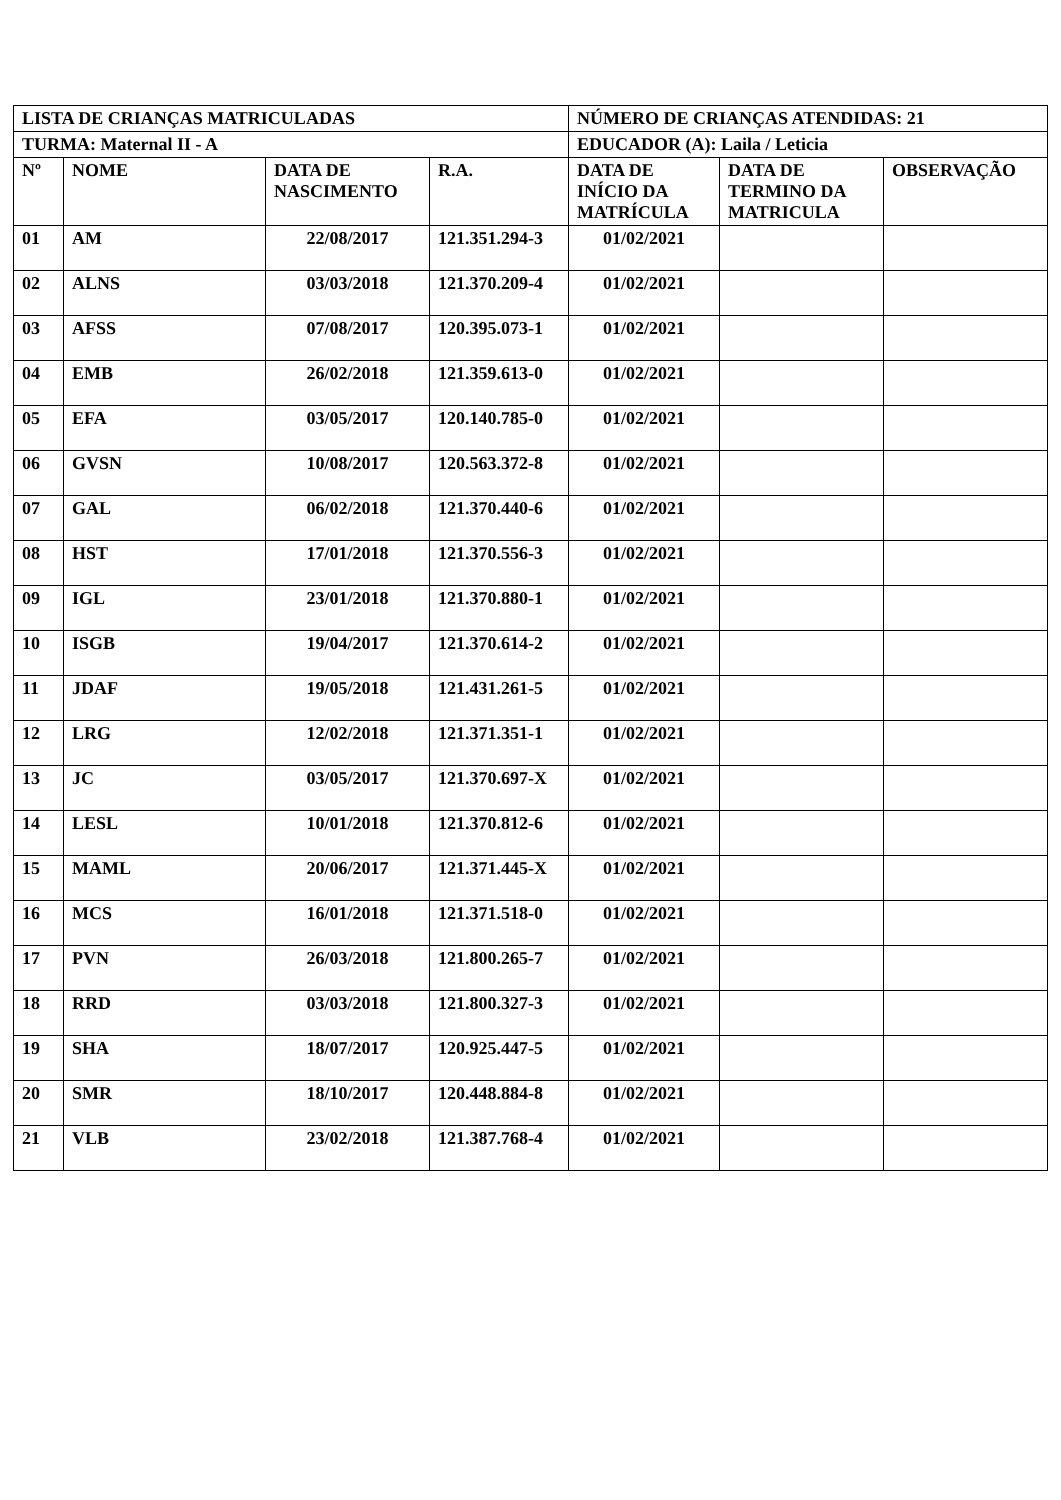| LISTA DE CRIANÇAS MATRICULADAS | | | | NÚMERO DE CRIANÇAS ATENDIDAS: 21 | | |
| TURMA: Maternal II - A | | | | EDUCADOR (A): Laila / Leticia | | |
| Nº | NOME | DATA DE NASCIMENTO | R.A. | DATA DE INÍCIO DA MATRÍCULA | DATA DE TERMINO DA MATRICULA | OBSERVAÇÃO |
| 01 | AM | 22/08/2017 | 121.351.294-3 | 01/02/2021 | | |
| 02 | ALNS | 03/03/2018 | 121.370.209-4 | 01/02/2021 | | |
| 03 | AFSS | 07/08/2017 | 120.395.073-1 | 01/02/2021 | | |
| 04 | EMB | 26/02/2018 | 121.359.613-0 | 01/02/2021 | | |
| 05 | EFA | 03/05/2017 | 120.140.785-0 | 01/02/2021 | | |
| 06 | GVSN | 10/08/2017 | 120.563.372-8 | 01/02/2021 | | |
| 07 | GAL | 06/02/2018 | 121.370.440-6 | 01/02/2021 | | |
| 08 | HST | 17/01/2018 | 121.370.556-3 | 01/02/2021 | | |
| 09 | IGL | 23/01/2018 | 121.370.880-1 | 01/02/2021 | | |
| 10 | ISGB | 19/04/2017 | 121.370.614-2 | 01/02/2021 | | |
| 11 | JDAF | 19/05/2018 | 121.431.261-5 | 01/02/2021 | | |
| 12 | LRG | 12/02/2018 | 121.371.351-1 | 01/02/2021 | | |
| 13 | JC | 03/05/2017 | 121.370.697-X | 01/02/2021 | | |
| 14 | LESL | 10/01/2018 | 121.370.812-6 | 01/02/2021 | | |
| 15 | MAML | 20/06/2017 | 121.371.445-X | 01/02/2021 | | |
| 16 | MCS | 16/01/2018 | 121.371.518-0 | 01/02/2021 | | |
| 17 | PVN | 26/03/2018 | 121.800.265-7 | 01/02/2021 | | |
| 18 | RRD | 03/03/2018 | 121.800.327-3 | 01/02/2021 | | |
| 19 | SHA | 18/07/2017 | 120.925.447-5 | 01/02/2021 | | |
| 20 | SMR | 18/10/2017 | 120.448.884-8 | 01/02/2021 | | |
| 21 | VLB | 23/02/2018 | 121.387.768-4 | 01/02/2021 | | |